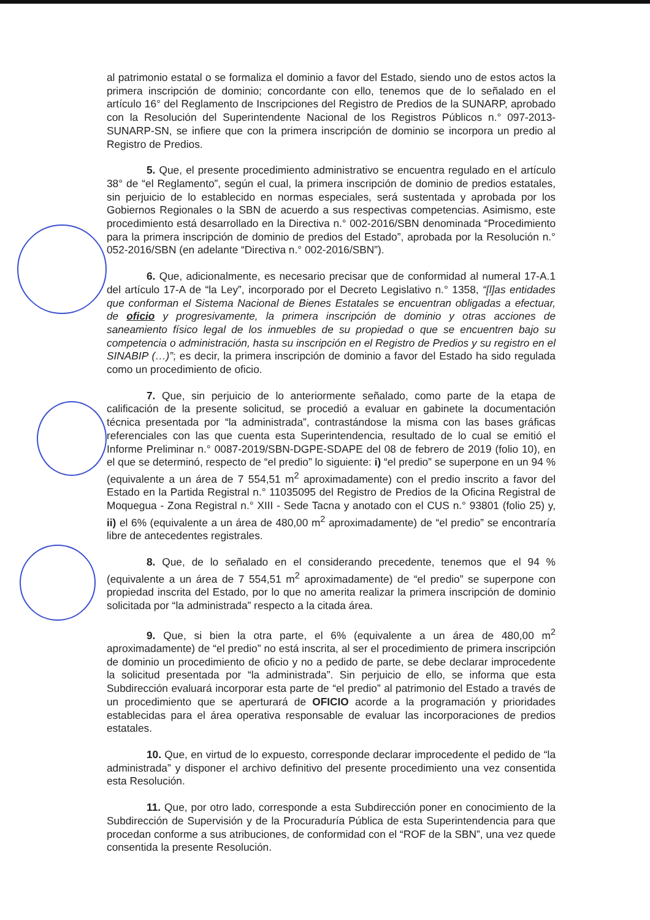al patrimonio estatal o se formaliza el dominio a favor del Estado, siendo uno de estos actos la primera inscripción de dominio; concordante con ello, tenemos que de lo señalado en el artículo 16° del Reglamento de Inscripciones del Registro de Predios de la SUNARP, aprobado con la Resolución del Superintendente Nacional de los Registros Públicos n.° 097-2013-SUNARP-SN, se infiere que con la primera inscripción de dominio se incorpora un predio al Registro de Predios.
5. Que, el presente procedimiento administrativo se encuentra regulado en el artículo 38° de “el Reglamento”, según el cual, la primera inscripción de dominio de predios estatales, sin perjuicio de lo establecido en normas especiales, será sustentada y aprobada por los Gobiernos Regionales o la SBN de acuerdo a sus respectivas competencias. Asimismo, este procedimiento está desarrollado en la Directiva n.° 002-2016/SBN denominada “Procedimiento para la primera inscripción de dominio de predios del Estado”, aprobada por la Resolución n.° 052-2016/SBN (en adelante “Directiva n.° 002-2016/SBN”).
6. Que, adicionalmente, es necesario precisar que de conformidad al numeral 17-A.1 del artículo 17-A de “la Ley”, incorporado por el Decreto Legislativo n.° 1358, “[l]as entidades que conforman el Sistema Nacional de Bienes Estatales se encuentran obligadas a efectuar, de oficio y progresivamente, la primera inscripción de dominio y otras acciones de saneamiento físico legal de los inmuebles de su propiedad o que se encuentren bajo su competencia o administración, hasta su inscripción en el Registro de Predios y su registro en el SINABIP (…)”; es decir, la primera inscripción de dominio a favor del Estado ha sido regulada como un procedimiento de oficio.
7. Que, sin perjuicio de lo anteriormente señalado, como parte de la etapa de calificación de la presente solicitud, se procedió a evaluar en gabinete la documentación técnica presentada por “la administrada”, contrastándose la misma con las bases gráficas referenciales con las que cuenta esta Superintendencia, resultado de lo cual se emitió el Informe Preliminar n.° 0087-2019/SBN-DGPE-SDAPE del 08 de febrero de 2019 (folio 10), en el que se determinó, respecto de “el predio” lo siguiente: i) “el predio” se superpone en un 94 % (equivalente a un área de 7 554,51 m<sup>2</sup> aproximadamente) con el predio inscrito a favor del Estado en la Partida Registral n.° 11035095 del Registro de Predios de la Oficina Registral de Moquegua - Zona Registral n.° XIII - Sede Tacna y anotado con el CUS n.° 93801 (folio 25) y, ii) el 6% (equivalente a un área de 480,00 m<sup>2</sup> aproximadamente) de “el predio” se encontraría libre de antecedentes registrales.
8. Que, de lo señalado en el considerando precedente, tenemos que el 94 % (equivalente a un área de 7 554,51 m<sup>2</sup> aproximadamente) de “el predio” se superpone con propiedad inscrita del Estado, por lo que no amerita realizar la primera inscripción de dominio solicitada por “la administrada” respecto a la citada área.
9. Que, si bien la otra parte, el 6% (equivalente a un área de 480,00 m<sup>2</sup> aproximadamente) de “el predio” no está inscrita, al ser el procedimiento de primera inscripción de dominio un procedimiento de oficio y no a pedido de parte, se debe declarar improcedente la solicitud presentada por “la administrada”. Sin perjuicio de ello, se informa que esta Subdirección evaluará incorporar esta parte de “el predio” al patrimonio del Estado a través de un procedimiento que se aperturará de OFICIO acorde a la programación y prioridades establecidas para el área operativa responsable de evaluar las incorporaciones de predios estatales.
10. Que, en virtud de lo expuesto, corresponde declarar improcedente el pedido de “la administrada” y disponer el archivo definitivo del presente procedimiento una vez consentida esta Resolución.
11. Que, por otro lado, corresponde a esta Subdirección poner en conocimiento de la Subdirección de Supervisión y de la Procuraduría Pública de esta Superintendencia para que procedan conforme a sus atribuciones, de conformidad con el “ROF de la SBN”, una vez quede consentida la presente Resolución.